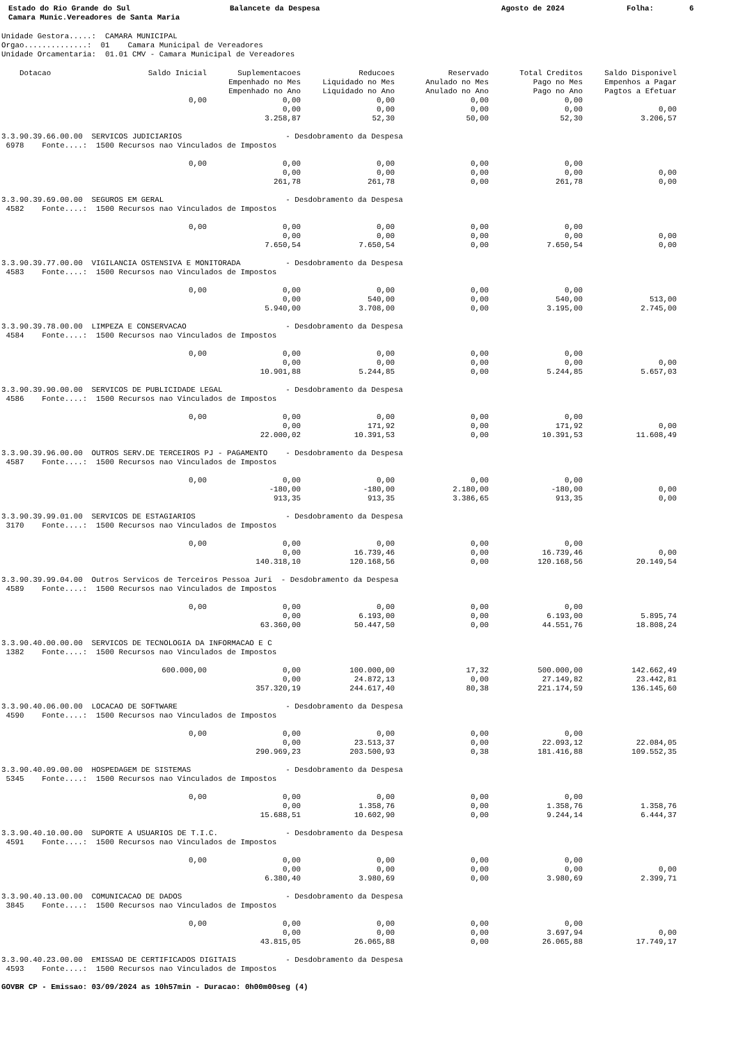Estado do Rio Grande do Sul Balancete da Despesa Agosto de 2024 Folha: 6
Camara Munic.Vereadores de Santa Maria
Unidade Gestora.....:  CAMARA MUNICIPAL
Orgao..............:  01    Camara Municipal de Vereadores
Unidade Orcamentaria:  01.01 CMV - Camara Municipal de Vereadores
| Dotacao | Saldo Inicial | Suplementacoes Empenhado no Mes Empenhado no Ano | Reducoes Liquidado no Mes Liquidado no Ano | Reservado Anulado no Mes Anulado no Ano | Total Creditos Pago no Mes Pago no Ano | Saldo Disponivel Empenhos a Pagar Pagtos a Efetuar |
| --- | --- | --- | --- | --- | --- | --- |
| | 0,00 | 0,00 0,00 3.258,87 | 0,00 0,00 52,30 | 0,00 0,00 50,00 | 0,00 0,00 52,30 | 0,00 3.206,57 |
| 3.3.90.39.66.00.00 SERVICOS JUDICIARIOS - Desdobramento da Despesa 6978 Fonte....: 1500 Recursos nao Vinculados de Impostos | | | | | | |
| | 0,00 | 0,00 0,00 261,78 | 0,00 0,00 261,78 | 0,00 0,00 0,00 | 0,00 0,00 261,78 | 0,00 0,00 |
| 3.3.90.39.69.00.00 SEGUROS EM GERAL - Desdobramento da Despesa 4582 Fonte....: 1500 Recursos nao Vinculados de Impostos | | | | | | |
| | 0,00 | 0,00 0,00 7.650,54 | 0,00 0,00 7.650,54 | 0,00 0,00 0,00 | 0,00 0,00 7.650,54 | 0,00 0,00 |
| 3.3.90.39.77.00.00 VIGILANCIA OSTENSIVA E MONITORADA - Desdobramento da Despesa 4583 Fonte....: 1500 Recursos nao Vinculados de Impostos | | | | | | |
| | 0,00 | 0,00 0,00 5.940,00 | 0,00 540,00 3.708,00 | 0,00 0,00 0,00 | 0,00 540,00 3.195,00 | 513,00 2.745,00 |
| 3.3.90.39.78.00.00 LIMPEZA E CONSERVACAO - Desdobramento da Despesa 4584 Fonte....: 1500 Recursos nao Vinculados de Impostos | | | | | | |
| | 0,00 | 0,00 0,00 10.901,88 | 0,00 0,00 5.244,85 | 0,00 0,00 0,00 | 0,00 0,00 5.244,85 | 0,00 5.657,03 |
| 3.3.90.39.90.00.00 SERVICOS DE PUBLICIDADE LEGAL - Desdobramento da Despesa 4586 Fonte....: 1500 Recursos nao Vinculados de Impostos | | | | | | |
| | 0,00 | 0,00 0,00 22.000,02 | 0,00 171,92 10.391,53 | 0,00 0,00 0,00 | 0,00 171,92 10.391,53 | 0,00 11.608,49 |
| 3.3.90.39.96.00.00 OUTROS SERV.DE TERCEIROS PJ - PAGAMENTO - Desdobramento da Despesa 4587 Fonte....: 1500 Recursos nao Vinculados de Impostos | | | | | | |
| | 0,00 | 0,00 -180,00 913,35 | 0,00 -180,00 913,35 | 0,00 2.180,00 3.386,65 | 0,00 -180,00 913,35 | 0,00 0,00 |
| 3.3.90.39.99.01.00 SERVICOS DE ESTAGIARIOS - Desdobramento da Despesa 3170 Fonte....: 1500 Recursos nao Vinculados de Impostos | | | | | | |
| | 0,00 | 0,00 0,00 140.318,10 | 0,00 16.739,46 120.168,56 | 0,00 0,00 0,00 | 0,00 16.739,46 120.168,56 | 0,00 20.149,54 |
| 3.3.90.39.99.04.00 Outros Servicos de Terceiros Pessoa Juri - Desdobramento da Despesa 4589 Fonte....: 1500 Recursos nao Vinculados de Impostos | | | | | | |
| | 0,00 | 0,00 0,00 63.360,00 | 0,00 6.193,00 50.447,50 | 0,00 0,00 0,00 | 0,00 6.193,00 44.551,76 | 5.895,74 18.808,24 |
| 3.3.90.40.00.00.00 SERVICOS DE TECNOLOGIA DA INFORMACAO E C 1382 Fonte....: 1500 Recursos nao Vinculados de Impostos | | | | | | |
| | 600.000,00 | 0,00 0,00 357.320,19 | 100.000,00 24.872,13 244.617,40 | 17,32 0,00 80,38 | 500.000,00 27.149,82 221.174,59 | 142.662,49 23.442,81 136.145,60 |
| 3.3.90.40.06.00.00 LOCACAO DE SOFTWARE - Desdobramento da Despesa 4590 Fonte....: 1500 Recursos nao Vinculados de Impostos | | | | | | |
| | 0,00 | 0,00 0,00 290.969,23 | 0,00 23.513,37 203.500,93 | 0,00 0,00 0,38 | 0,00 22.093,12 181.416,88 | 22.084,05 109.552,35 |
| 3.3.90.40.09.00.00 HOSPEDAGEM DE SISTEMAS - Desdobramento da Despesa 5345 Fonte....: 1500 Recursos nao Vinculados de Impostos | | | | | | |
| | 0,00 | 0,00 0,00 15.688,51 | 0,00 1.358,76 10.602,90 | 0,00 0,00 0,00 | 0,00 1.358,76 9.244,14 | 1.358,76 6.444,37 |
| 3.3.90.40.10.00.00 SUPORTE A USUARIOS DE T.I.C. - Desdobramento da Despesa 4591 Fonte....: 1500 Recursos nao Vinculados de Impostos | | | | | | |
| | 0,00 | 0,00 0,00 6.380,40 | 0,00 0,00 3.980,69 | 0,00 0,00 0,00 | 0,00 0,00 3.980,69 | 0,00 2.399,71 |
| 3.3.90.40.13.00.00 COMUNICACAO DE DADOS - Desdobramento da Despesa 3845 Fonte....: 1500 Recursos nao Vinculados de Impostos | | | | | | |
| | 0,00 | 0,00 0,00 43.815,05 | 0,00 0,00 26.065,88 | 0,00 0,00 0,00 | 0,00 3.697,94 26.065,88 | 0,00 17.749,17 |
| 3.3.90.40.23.00.00 EMISSAO DE CERTIFICADOS DIGITAIS - Desdobramento da Despesa 4593 Fonte....: 1500 Recursos nao Vinculados de Impostos | | | | | | |
GOVBR CP - Emissao: 03/09/2024 as 10h57min - Duracao: 0h00m00seg (4)